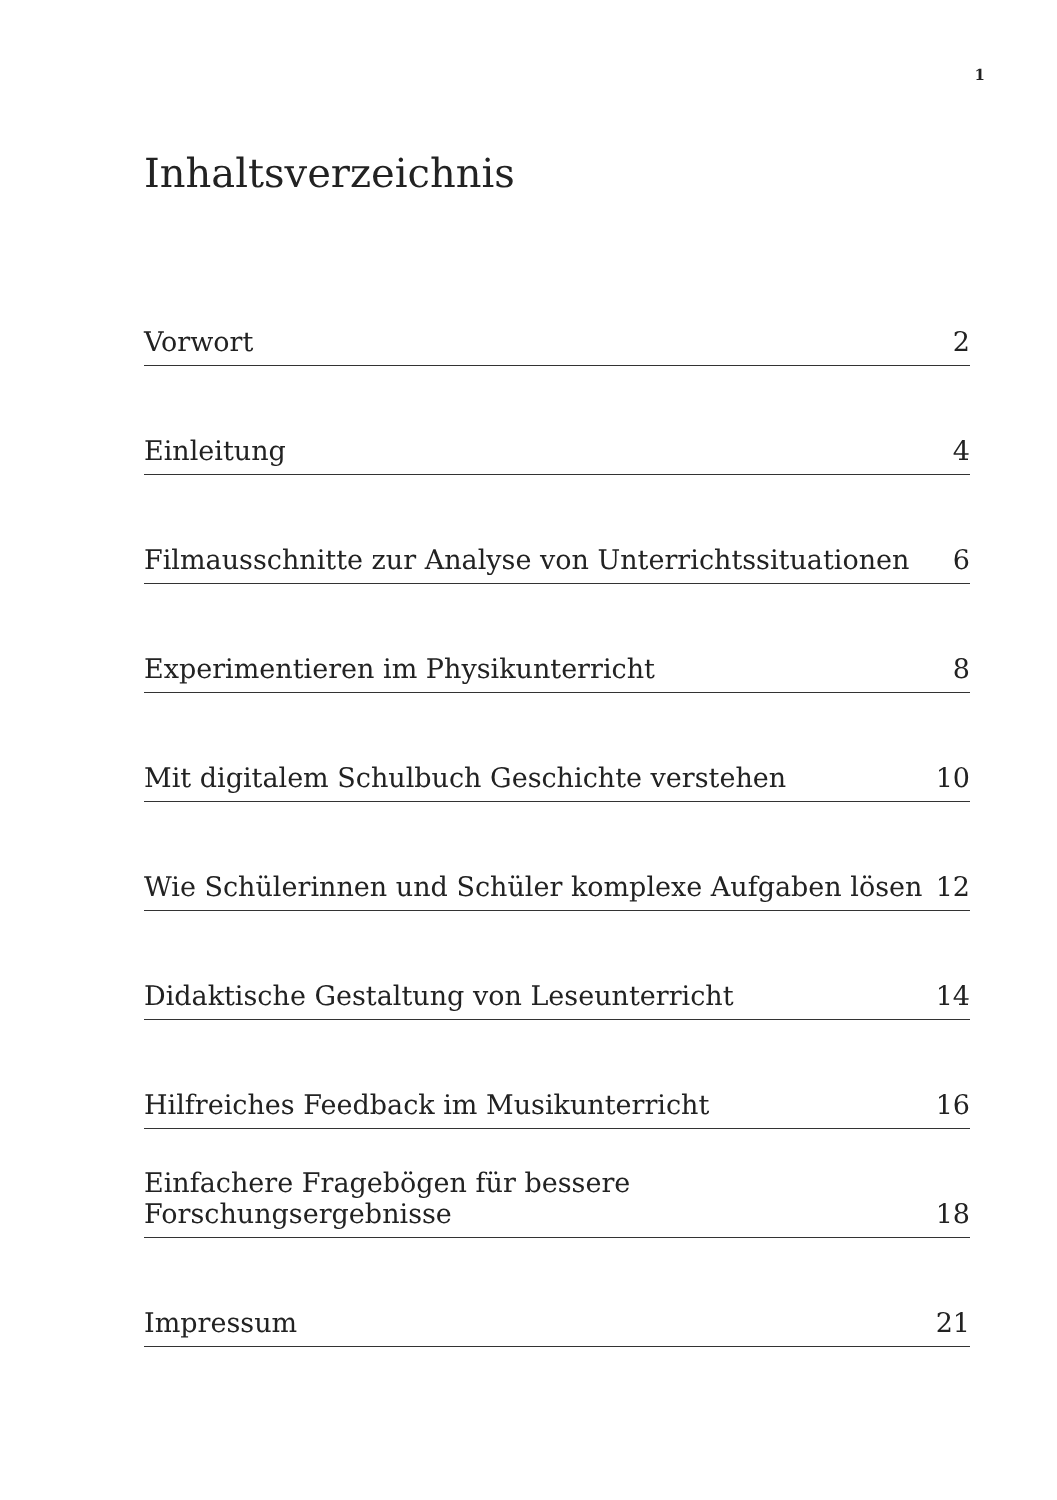1
Inhaltsverzeichnis
Vorwort 2
Einleitung 4
Filmausschnitte zur Analyse von Unterrichtssituationen 6
Experimentieren im Physikunterricht 8
Mit digitalem Schulbuch Geschichte verstehen 10
Wie Schülerinnen und Schüler komplexe Aufgaben lösen 12
Didaktische Gestaltung von Leseunterricht 14
Hilfreiches Feedback im Musikunterricht 16
Einfachere Fragebögen für bessere Forschungsergebnisse 18
Impressum 21